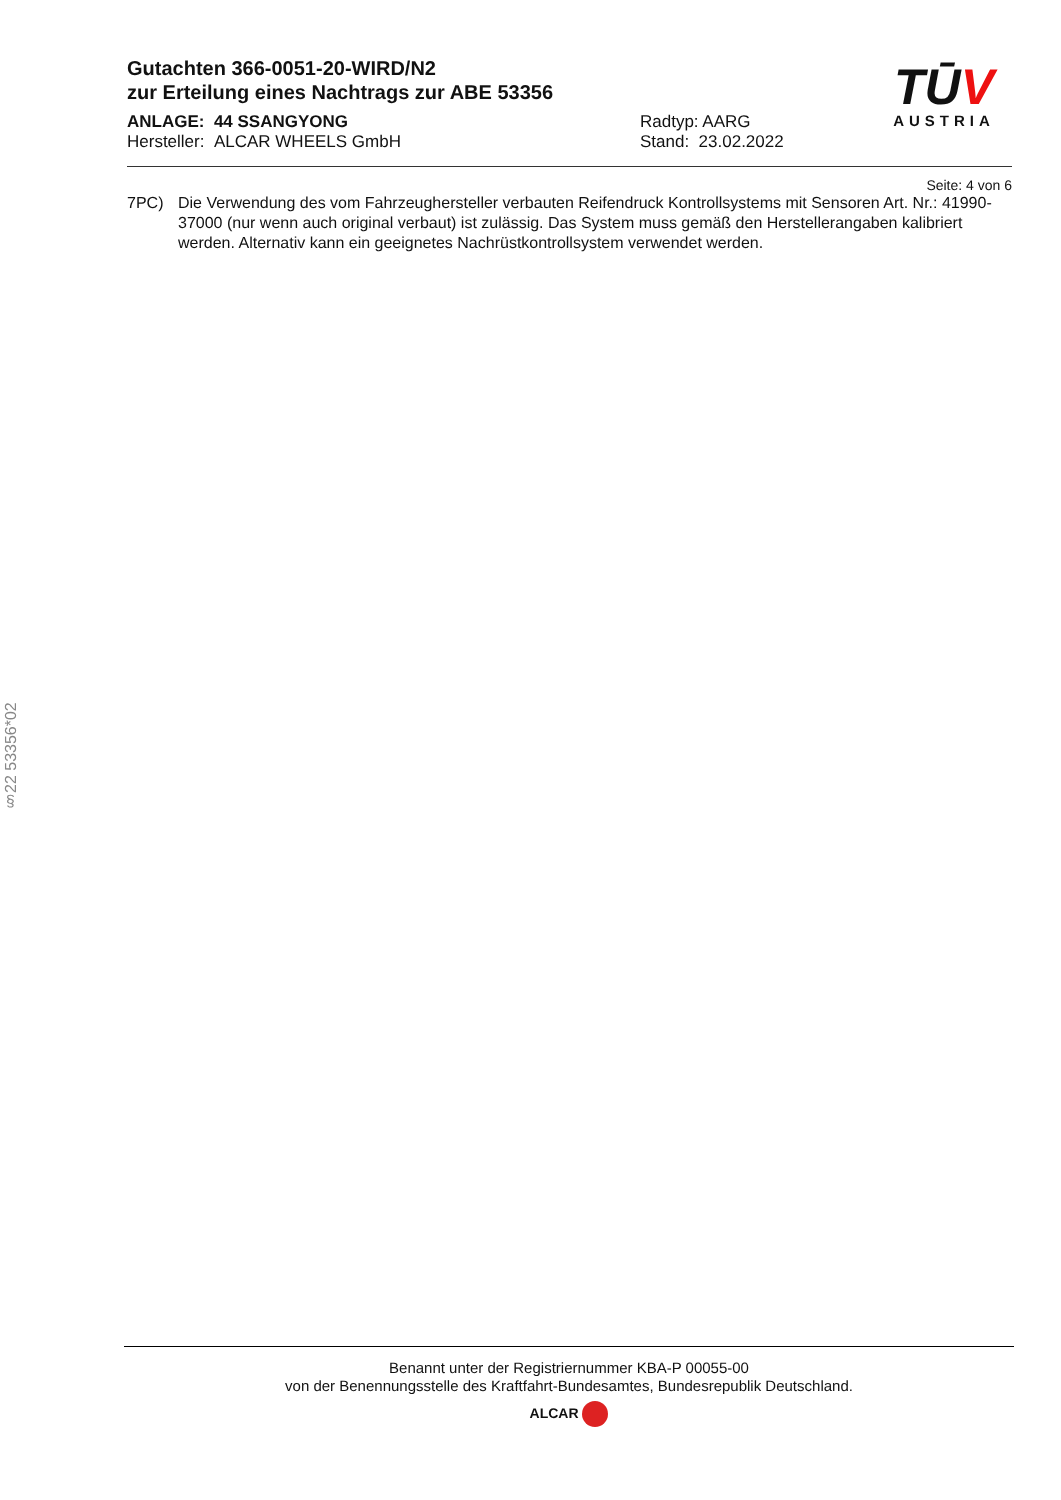Gutachten 366-0051-20-WIRD/N2
zur Erteilung eines Nachtrags zur ABE 53356
ANLAGE: 44 SSANGYONG
Hersteller: ALCAR WHEELS GmbH
Radtyp: AARG
Stand: 23.02.2022
TŪV
AUSTRIA
Seite: 4 von 6
7PC) Die Verwendung des vom Fahrzeughersteller verbauten Reifendruck Kontrollsystems mit Sensoren Art. Nr.: 41990-37000 (nur wenn auch original verbaut) ist zulässig. Das System muss gemäß den Herstellerangaben kalibriert werden. Alternativ kann ein geeignetes Nachrüstkontrollsystem verwendet werden.
§22 53356*02
Benannt unter der Registriernummer KBA-P 00055-00
von der Benennungsstelle des Kraftfahrt-Bundesamtes, Bundesrepublik Deutschland.
ALCAR